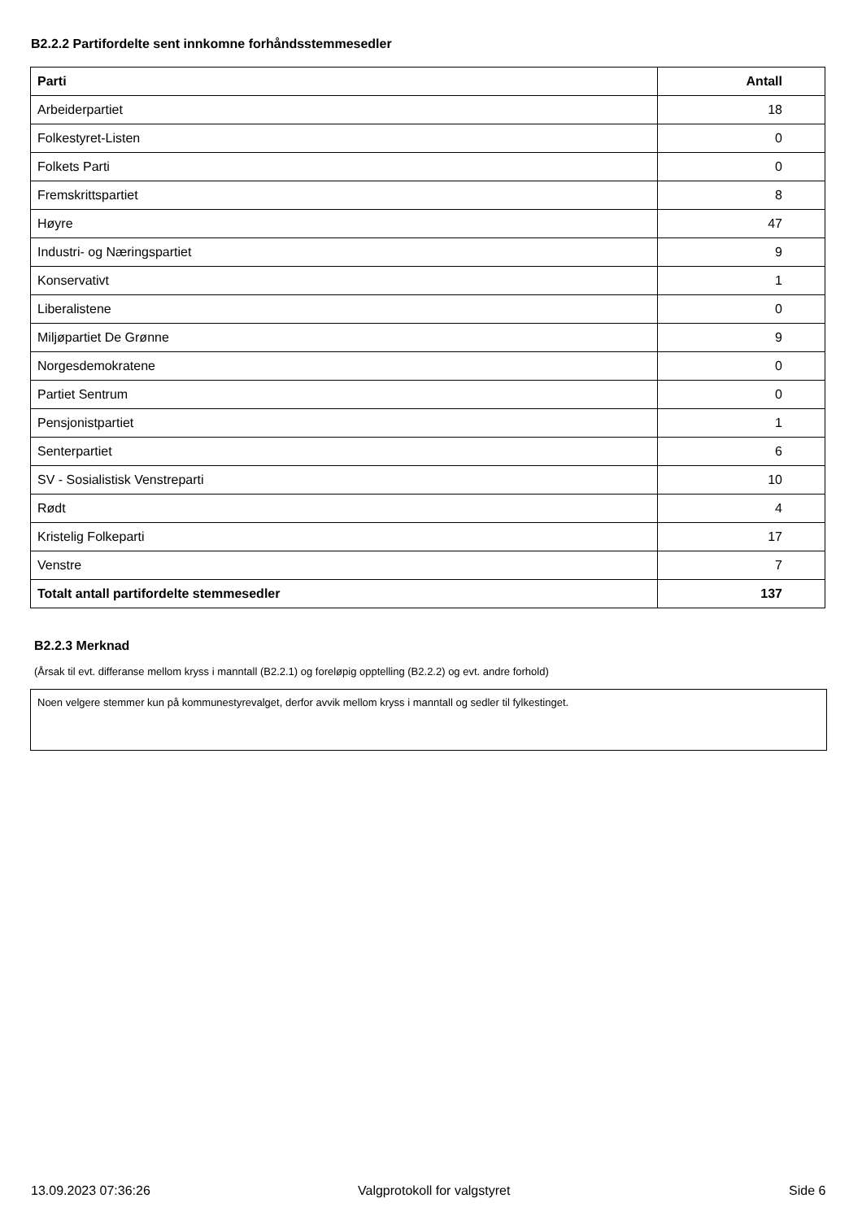B2.2.2 Partifordelte sent innkomne forhåndsstemmesedler
| Parti | Antall |
| --- | --- |
| Arbeiderpartiet | 18 |
| Folkestyret-Listen | 0 |
| Folkets Parti | 0 |
| Fremskrittspartiet | 8 |
| Høyre | 47 |
| Industri- og Næringspartiet | 9 |
| Konservativt | 1 |
| Liberalistene | 0 |
| Miljøpartiet De Grønne | 9 |
| Norgesdemokratene | 0 |
| Partiet Sentrum | 0 |
| Pensjonistpartiet | 1 |
| Senterpartiet | 6 |
| SV - Sosialistisk Venstreparti | 10 |
| Rødt | 4 |
| Kristelig Folkeparti | 17 |
| Venstre | 7 |
| Totalt antall partifordelte stemmesedler | 137 |
B2.2.3 Merknad
(Årsak til evt. differanse mellom kryss i manntall (B2.2.1) og foreløpig opptelling (B2.2.2) og evt. andre forhold)
Noen velgere stemmer kun på kommunestyrevalget, derfor avvik mellom kryss i manntall og sedler til fylkestinget.
13.09.2023 07:36:26 Valgprotokoll for valgstyret Side 6